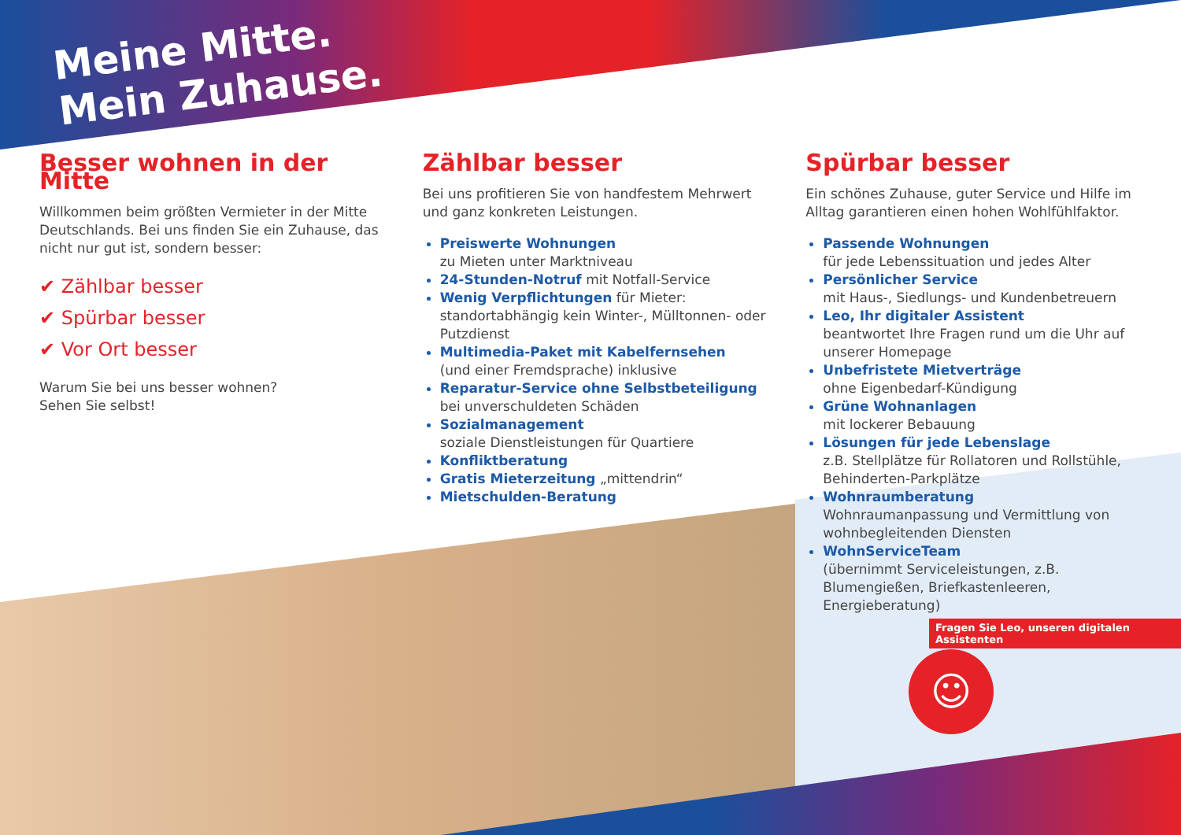Meine Mitte.
Mein Zuhause.
Besser wohnen in der Mitte
Willkommen beim größten Vermieter in der Mitte Deutschlands. Bei uns finden Sie ein Zuhause, das nicht nur gut ist, sondern besser:
✔ Zählbar besser
✔ Spürbar besser
✔ Vor Ort besser
Warum Sie bei uns besser wohnen?
Sehen Sie selbst!
Zählbar besser
Bei uns profitieren Sie von handfestem Mehrwert und ganz konkreten Leistungen.
Preiswerte Wohnungen
zu Mieten unter Marktniveau
24-Stunden-Notruf mit Notfall-Service
Wenig Verpflichtungen für Mieter: standortabhängig kein Winter-, Mülltonnen- oder Putzdienst
Multimedia-Paket mit Kabelfernsehen
(und einer Fremdsprache) inklusive
Reparatur-Service ohne Selbstbeteiligung
bei unverschuldeten Schäden
Sozialmanagement
soziale Dienstleistungen für Quartiere
Konfliktberatung
Gratis Mieterzeitung „mittendrin“
Mietschulden-Beratung
Spürbar besser
Ein schönes Zuhause, guter Service und Hilfe im Alltag garantieren einen hohen Wohlfühlfaktor.
Passende Wohnungen
für jede Lebenssituation und jedes Alter
Persönlicher Service
mit Haus-, Siedlungs- und Kundenbetreuern
Leo, Ihr digitaler Assistent
beantwortet Ihre Fragen rund um die Uhr auf unserer Homepage
Unbefristete Mietverträge
ohne Eigenbedarf-Kündigung
Grüne Wohnanlagen
mit lockerer Bebauung
Lösungen für jede Lebenslage
z.B. Stellplätze für Rollatoren und Rollstühle, Behinderten-Parkplätze
Wohnraumberatung
Wohnraumanpassung und Vermittlung von wohnbegleitenden Diensten
WohnServiceTeam
(übernimmt Serviceleistungen, z.B. Blumengießen, Briefkastenleeren, Energieberatung)
Fragen Sie Leo, unseren digitalen Assistenten
☺